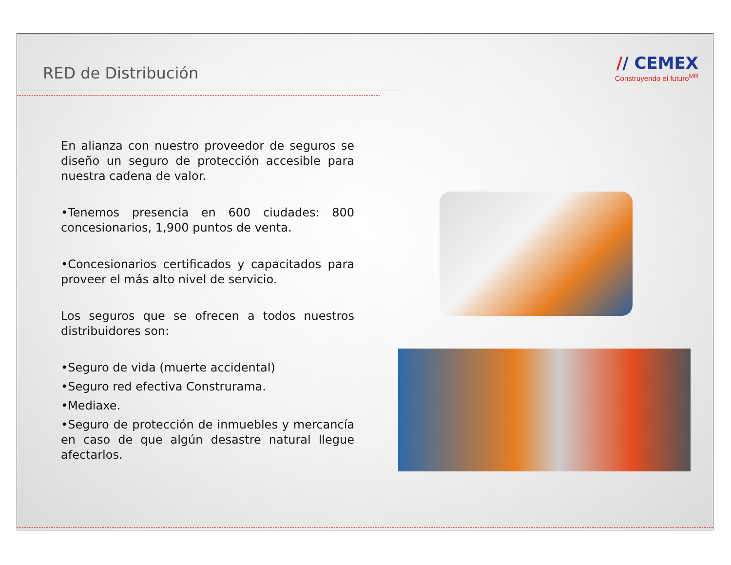RED de Distribución
// CEMEX
Construyendo el futuro<sup>MR</sup>
En alianza con nuestro proveedor de seguros se diseño un seguro de protección accesible para nuestra cadena de valor.
•Tenemos presencia en 600 ciudades: 800 concesionarios, 1,900 puntos de venta.
•Concesionarios certificados y capacitados para proveer el más alto nivel de servicio.
Los seguros que se ofrecen a todos nuestros distribuidores son:
•Seguro de vida (muerte accidental)
•Seguro red efectiva Construrama.
•Mediaxe.
•Seguro de protección de inmuebles y mercancía en caso de que algún desastre natural llegue afectarlos.